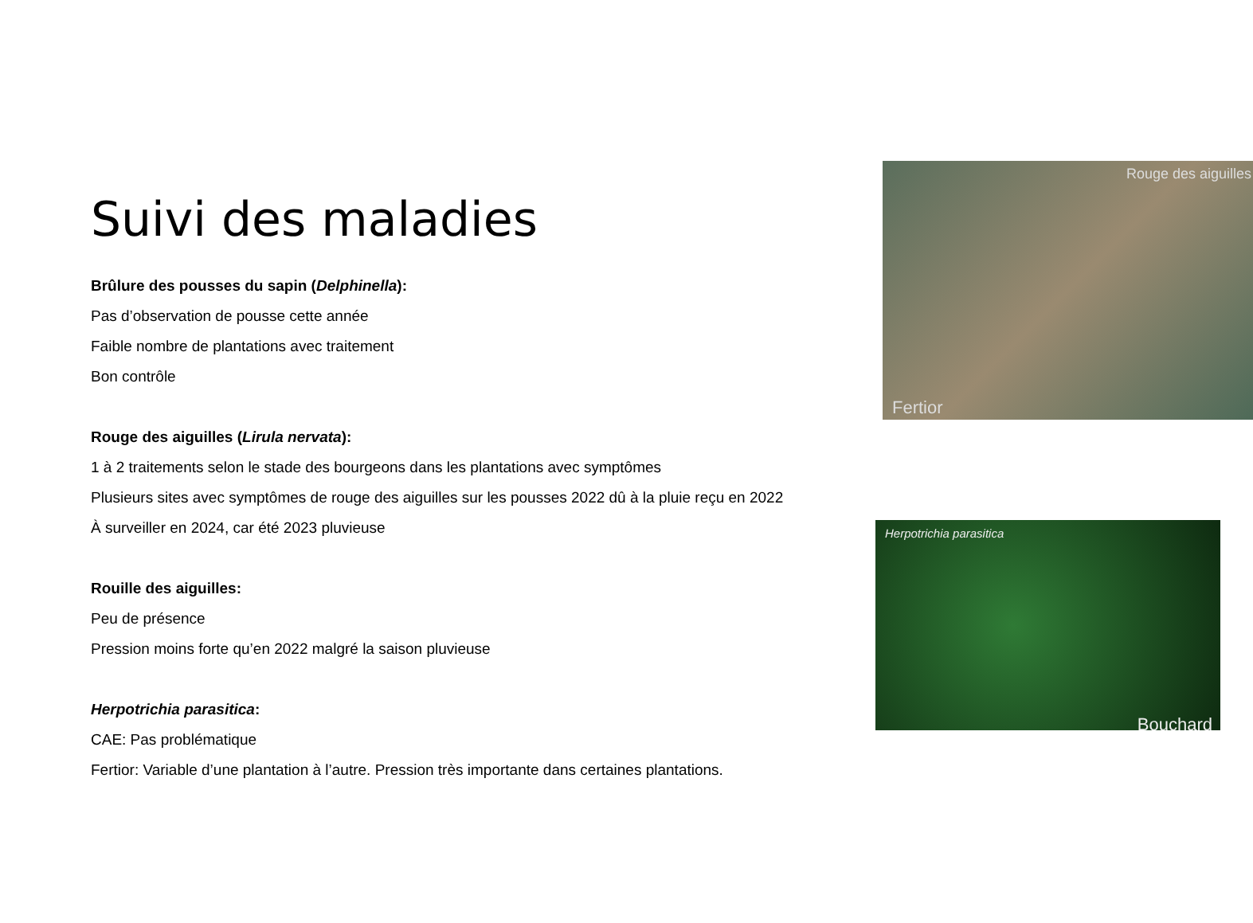Suivi des maladies
Brûlure des pousses du sapin (Delphinella):
Pas d’observation de pousse cette année
Faible nombre de plantations avec traitement
Bon contrôle
Rouge des aiguilles (Lirula nervata):
1 à 2 traitements selon le stade des bourgeons dans les plantations avec symptômes
Plusieurs sites avec symptômes de rouge des aiguilles sur les pousses 2022 dû à la pluie reçu en 2022
À surveiller en 2024, car été 2023 pluvieuse
Rouille des aiguilles:
Peu de présence
Pression moins forte qu’en 2022 malgré la saison pluvieuse
Herpotrichia parasitica:
CAE: Pas problématique
Fertior: Variable d’une plantation à l’autre. Pression très importante dans certaines plantations.
Rouge des aiguilles
Fertior
Herpotrichia parasitica
Bouchard